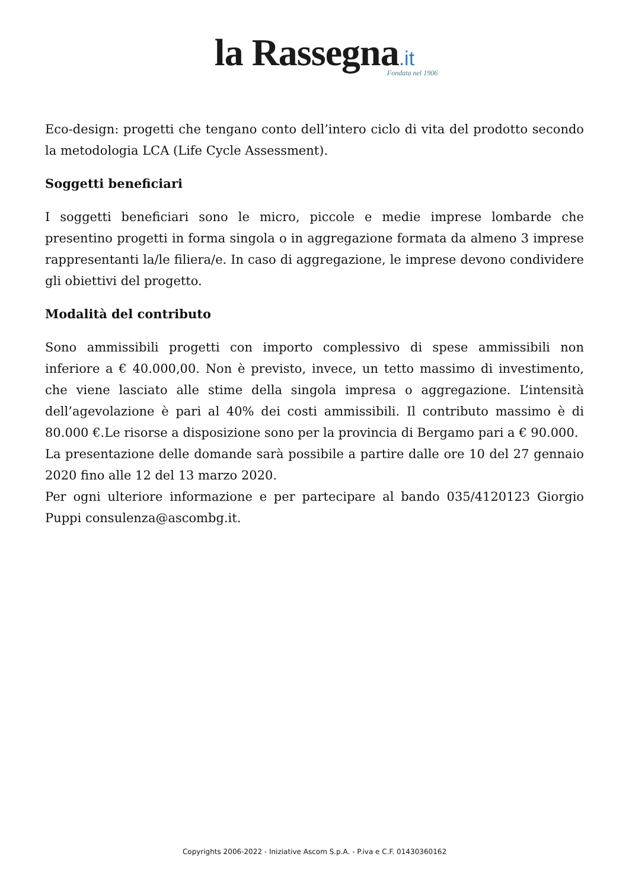la Rassegna.it
Fondata nel 1906
Eco-design: progetti che tengano conto dell’intero ciclo di vita del prodotto secondo la metodologia LCA (Life Cycle Assessment).
Soggetti beneficiari
I soggetti beneficiari sono le micro, piccole e medie imprese lombarde che presentino progetti in forma singola o in aggregazione formata da almeno 3 imprese rappresentanti la/le filiera/e. In caso di aggregazione, le imprese devono condividere gli obiettivi del progetto.
Modalità del contributo
Sono ammissibili progetti con importo complessivo di spese ammissibili non inferiore a € 40.000,00. Non è previsto, invece, un tetto massimo di investimento, che viene lasciato alle stime della singola impresa o aggregazione. L’intensità dell’agevolazione è pari al 40% dei costi ammissibili. Il contributo massimo è di 80.000 €.Le risorse a disposizione sono per la provincia di Bergamo pari a € 90.000.
La presentazione delle domande sarà possibile a partire dalle ore 10 del 27 gennaio 2020 fino alle 12 del 13 marzo 2020.
Per ogni ulteriore informazione e per partecipare al bando 035/4120123 Giorgio Puppi consulenza@ascombg.it.
Copyrights 2006-2022 - Iniziative Ascom S.p.A. - P.iva e C.F. 01430360162